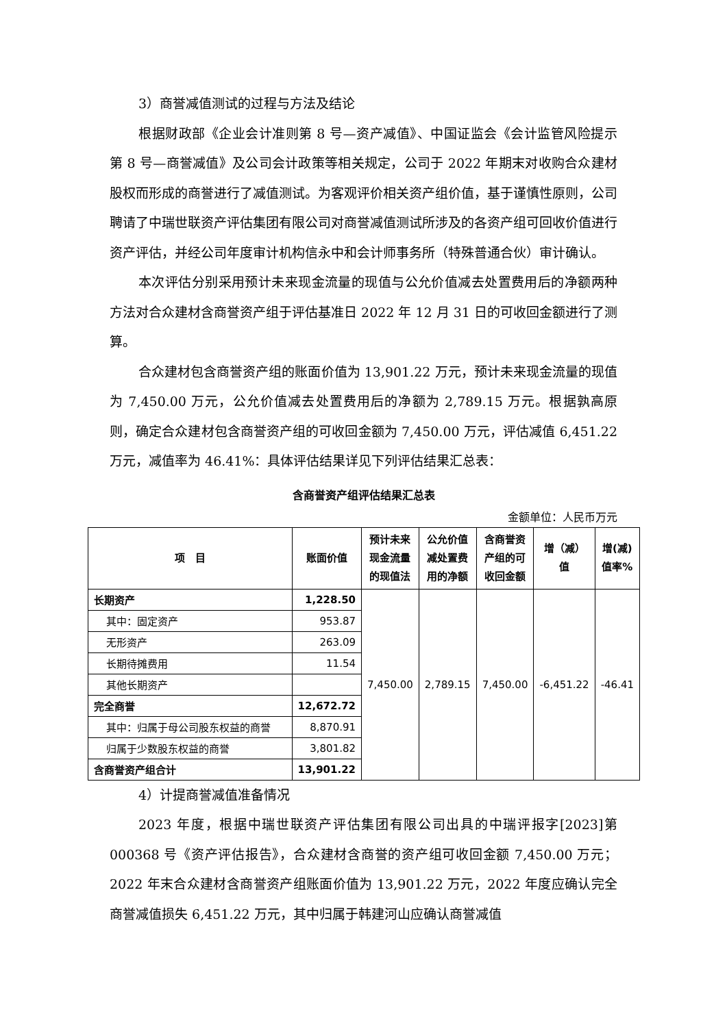3）商誉减值测试的过程与方法及结论
根据财政部《企业会计准则第 8 号—资产减值》、中国证监会《会计监管风险提示第 8 号—商誉减值》及公司会计政策等相关规定，公司于 2022 年期末对收购合众建材股权而形成的商誉进行了减值测试。为客观评价相关资产组价值，基于谨慎性原则，公司聘请了中瑞世联资产评估集团有限公司对商誉减值测试所涉及的各资产组可回收价值进行资产评估，并经公司年度审计机构信永中和会计师事务所（特殊普通合伙）审计确认。
本次评估分别采用预计未来现金流量的现值与公允价值减去处置费用后的净额两种方法对合众建材含商誉资产组于评估基准日 2022 年 12 月 31 日的可收回金额进行了测算。
合众建材包含商誉资产组的账面价值为 13,901.22 万元，预计未来现金流量的现值为 7,450.00 万元，公允价值减去处置费用后的净额为 2,789.15 万元。根据孰高原则，确定合众建材包含商誉资产组的可收回金额为 7,450.00 万元，评估减值 6,451.22 万元，减值率为 46.41%：具体评估结果详见下列评估结果汇总表：
含商誉资产组评估结果汇总表
金额单位：人民币万元
| 项 目 | 账面价值 | 预计未来现金流量的现值法 | 公允价值减处置费用的净额 | 含商誉资产组的可收回金额 | 增（减）值 | 增(减)值率% |
| --- | --- | --- | --- | --- | --- | --- |
| 长期资产 | 1,228.50 | 7,450.00 | 2,789.15 | 7,450.00 | -6,451.22 | -46.41 |
| 其中：固定资产 | 953.87 | | | | | |
| 无形资产 | 263.09 | | | | | |
| 长期待摊费用 | 11.54 | | | | | |
| 其他长期资产 | | | | | | |
| 完全商誉 | 12,672.72 | | | | | |
| 其中：归属于母公司股东权益的商誉 | 8,870.91 | | | | | |
| 归属于少数股东权益的商誉 | 3,801.82 | | | | | |
| 含商誉资产组合计 | 13,901.22 | | | | | |
4）计提商誉减值准备情况
2023 年度，根据中瑞世联资产评估集团有限公司出具的中瑞评报字[2023]第 000368 号《资产评估报告》，合众建材含商誉的资产组可收回金额 7,450.00 万元；2022 年末合众建材含商誉资产组账面价值为 13,901.22 万元，2022 年度应确认完全商誉减值损失 6,451.22 万元，其中归属于韩建河山应确认商誉减值